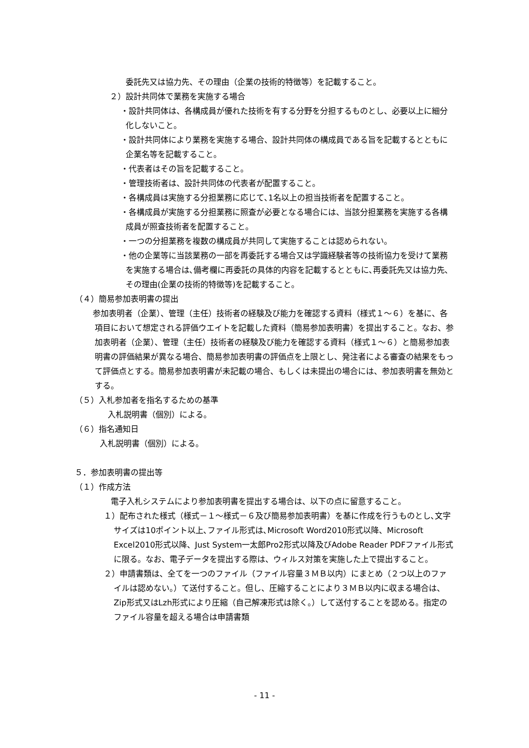委託先又は協力先、その理由（企業の技術的特徴等）を記載すること。
２）設計共同体で業務を実施する場合
・設計共同体は、各構成員が優れた技術を有する分野を分担するものとし、必要以上に細分化しないこと。
・設計共同体により業務を実施する場合、設計共同体の構成員である旨を記載するとともに企業名等を記載すること。
・代表者はその旨を記載すること。
・管理技術者は、設計共同体の代表者が配置すること。
・各構成員は実施する分担業務に応じて､1名以上の担当技術者を配置すること。
・各構成員が実施する分担業務に照査が必要となる場合には、当該分担業務を実施する各構成員が照査技術者を配置すること。
・一つの分担業務を複数の構成員が共同して実施することは認められない。
・他の企業等に当該業務の一部を再委託する場合又は学識経験者等の技術協力を受けて業務を実施する場合は､備考欄に再委託の具体的内容を記載するとともに､再委託先又は協力先､その理由(企業の技術的特徴等)を記載すること。
（４）簡易参加表明書の提出
　参加表明者（企業）、管理（主任）技術者の経験及び能力を確認する資料（様式１～６）を基に、各項目において想定される評価ウエイトを記載した資料（簡易参加表明書）を提出すること。なお、参加表明者（企業）、管理（主任）技術者の経験及び能力を確認する資料（様式１～６）と簡易参加表明書の評価結果が異なる場合、簡易参加表明書の評価点を上限とし、発注者による審査の結果をもって評価点とする。簡易参加表明書が未記載の場合、もしくは未提出の場合には、参加表明書を無効とする。
（５）入札参加者を指名するための基準
　入札説明書（個別）による。
（６）指名通知日
入札説明書（個別）による。
５．参加表明書の提出等
（１）作成方法
電子入札システムにより参加表明書を提出する場合は、以下の点に留意すること。
１）配布された様式（様式－１～様式－６及び簡易参加表明書）を基に作成を行うものとし､文字サイズは10ポイント以上､ファイル形式は､Microsoft Word2010形式以降、Microsoft Excel2010形式以降、Just System一太郎Pro2形式以降及びAdobe Reader PDFファイル形式に限る。なお、電子データを提出する際は、ウィルス対策を実施した上で提出すること。
２）申請書類は、全てを一つのファイル（ファイル容量３ＭＢ以内）にまとめ（２つ以上のファイルは認めない。）て送付すること。但し、圧縮することにより３ＭＢ以内に収まる場合は、Zip形式又はLzh形式により圧縮（自己解凍形式は除く。）して送付することを認める。指定のファイル容量を超える場合は申請書類
- 11 -